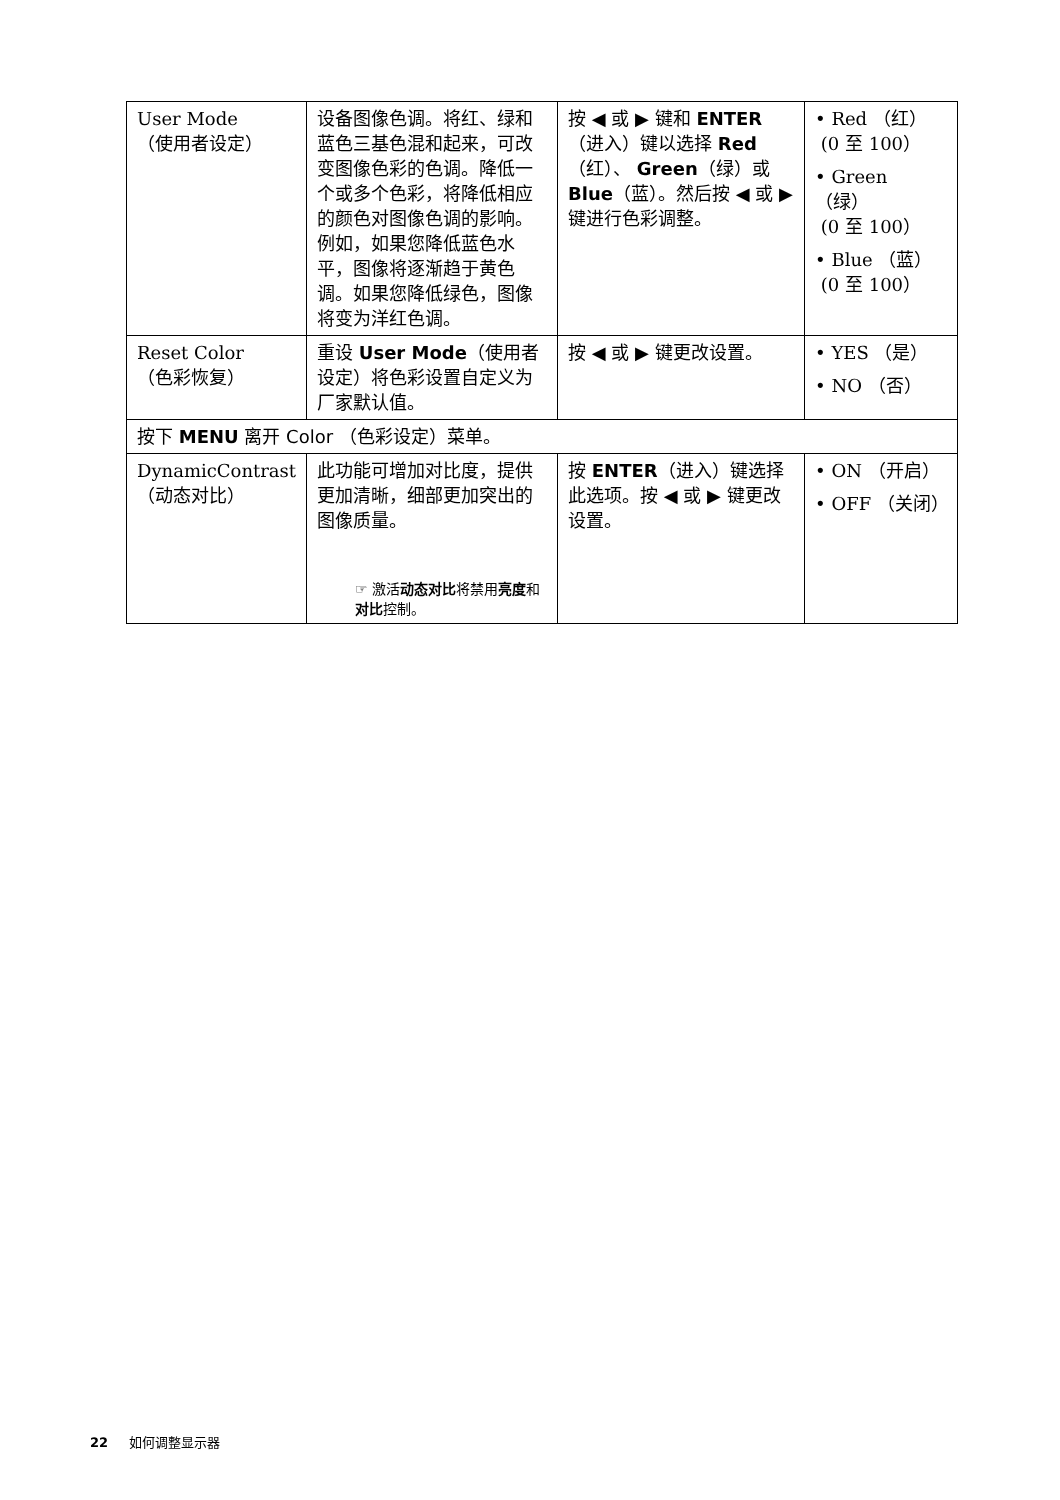| User Mode （使用者设定） | 设备图像色调。将红、绿和蓝色三基色混和起来，可改变图像色彩的色调。降低一个或多个色彩，将降低相应的颜色对图像色调的影响。例如，如果您降低蓝色水平，图像将逐渐趋于黄色调。如果您降低绿色，图像将变为洋红色调。 | 按 ◀ 或 ▶ 键和 ENTER （进入）键以选择 Red （红）、 Green （绿）或 Blue （蓝）。然后按 ◀ 或 ▶ 键进行色彩调整。 | • Red （红） (0 至 100） • Green （绿） (0 至 100） • Blue （蓝） (0 至 100） |
| Reset Color （色彩恢复） | 重设 User Mode （使用者设定）将色彩设置自定义为厂家默认值。 | 按 ◀ 或 ▶ 键更改设置。 | • YES （是） • NO （否） |
| 按下 MENU 离开 Color （色彩设定）菜单。 | | | |
| DynamicContrast （动态对比） | 此功能可增加对比度，提供更加清晰，细部更加突出的图像质量。 ☞ 激活 动态对比 将禁用 亮度 和 对比 控制。 | 按 ENTER （进入）键选择此选项。按 ◀ 或 ▶ 键更改设置。 | • ON （开启） • OFF （关闭） |
22 如何调整显示器